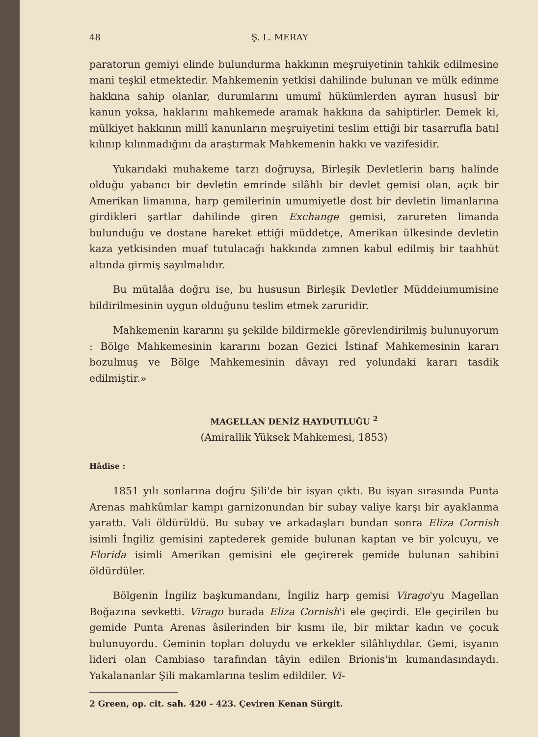48 Ş. L. MERAY
paratorun gemiyi elinde bulundurma hakkının meşruiyetinin tahkik edilmesine mani teşkil etmektedir. Mahkemenin yetkisi dahilinde bulunan ve mülk edinme hakkına sahip olanlar, durumlarını umumî hükümlerden ayıran hususî bir kanun yoksa, haklarını mahkemede aramak hakkına da sahiptirler. Demek ki, mülkiyet hakkının millî kanunların meşruiyetini teslim ettiği bir tasarrufla batıl kılınıp kılınmadığını da araştırmak Mahkemenin hakkı ve vazifesidir.
Yukarıdaki muhakeme tarzı doğruysa, Birleşik Devletlerin barış halinde olduğu yabancı bir devletin emrinde silâhlı bir devlet gemisi olan, açık bir Amerikan limanına, harp gemilerinin umumiyetle dost bir devletin limanlarına girdikleri şartlar dahilinde giren Exchange gemisi, zarureten limanda bulunduğu ve dostane hareket ettiği müddetçe, Amerikan ülkesinde devletin kaza yetkisinden muaf tutulacağı hakkında zımnen kabul edilmiş bir taahhüt altında girmiş sayılmalıdır.
Bu mütalâa doğru ise, bu hususun Birleşik Devletler Müddeiumumisine bildirilmesinin uygun olduğunu teslim etmek zaruridir.
Mahkemenin kararını şu şekilde bildirmekle görevlendirilmiş bulunuyorum : Bölge Mahkemesinin kararını bozan Gezici İstinaf Mahkemesinin kararı bozulmuş ve Bölge Mahkemesinin dâvayı red yolundaki kararı tasdik edilmiştir.»
MAGELLAN DENİZ HAYDUTLUĞU <sup>2</sup>
(Amirallik Yüksek Mahkemesi, 1853)
Hâdise :
1851 yılı sonlarına doğru Şili'de bir isyan çıktı. Bu isyan sırasında Punta Arenas mahkûmlar kampı garnizonundan bir subay valiye karşı bir ayaklanma yarattı. Vali öldürüldü. Bu subay ve arkadaşları bundan sonra Eliza Cornish isimli İngiliz gemisini zaptederek gemide bulunan kaptan ve bir yolcuyu, ve Florida isimli Amerikan gemisini ele geçirerek gemide bulunan sahibini öldürdüler.
Bölgenin İngiliz başkumandanı, İngiliz harp gemisi Virago'yu Magellan Boğazına sevketti. Virago burada Eliza Cornish'i ele geçirdi. Ele geçirilen bu gemide Punta Arenas âsilerinden bir kısmı ile, bir miktar kadın ve çocuk bulunuyordu. Geminin topları doluydu ve erkekler silâhlıydılar. Gemi, isyanın lideri olan Cambiaso tarafından tâyin edilen Brionis'in kumandasındaydı. Yakalananlar Şili makamlarına teslim edildiler. Vi-
2 Green, op. cit. sah. 420 - 423. Çeviren Kenan Sürgit.